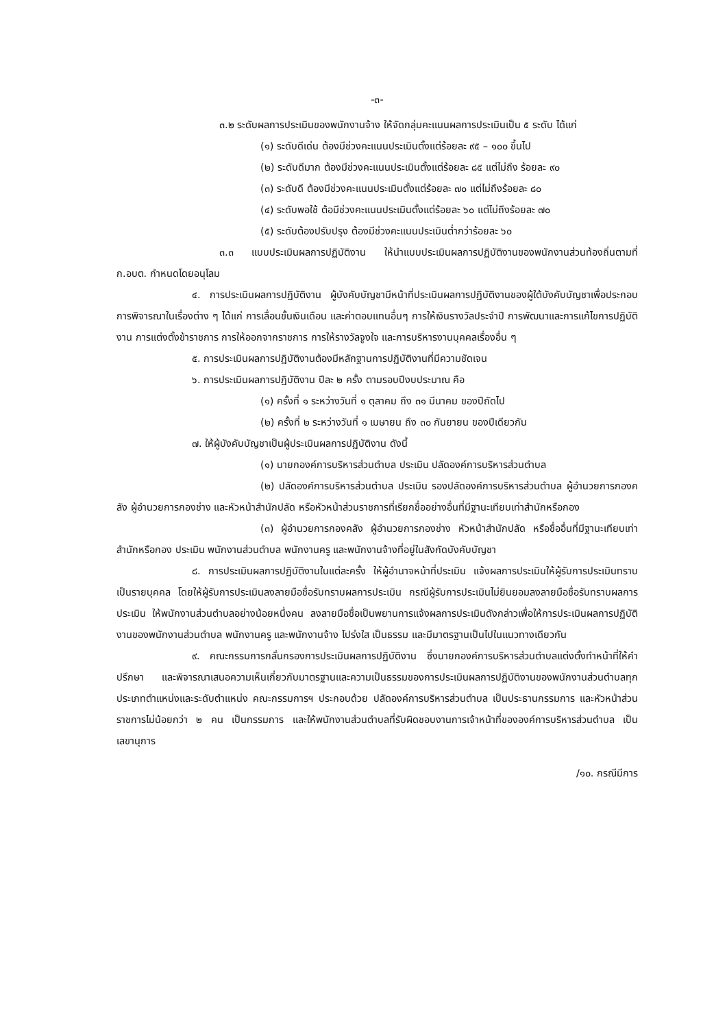-๓-
๓.๒ ระดับผลการประเมินของพนักงานจ้าง ให้จัดกลุ่มคะแนนผลการประเมินเป็น ๕ ระดับ ได้แก่
(๑) ระดับดีเด่น ต้องมีช่วงคะแนนประเมินตั้งแต่ร้อยละ ๙๕ – ๑๐๐ ขึ้นไป
(๒) ระดับดีมาก ต้องมีช่วงคะแนนประเมินตั้งแต่ร้อยละ ๘๕ แต่ไม่ถึง ร้อยละ ๙๐
(๓) ระดับดี ต้องมีช่วงคะแนนประเมินตั้งแต่ร้อยละ ๗๐ แต่ไม่ถึงร้อยละ ๘๐
(๔) ระดับพอใช้ ต้อมีช่วงคะแนนประเมินตั้งแต่ร้อยละ ๖๐ แต่ไม่ถึงร้อยละ ๗๐
(๕) ระดับต้องปรับปรุง ต้องมีช่วงคะแนนประเมินต่ำกว่าร้อยละ ๖๐
๓.๓ แบบประเมินผลการปฏิบัติงาน ให้นำแบบประเมินผลการปฏิบัติงานของพนักงานส่วนท้องถิ่นตามที่ ก.อบต. กำหนดโดยอนุโลม
๔. การประเมินผลการปฏิบัติงาน ผู้บังคับบัญชามีหน้าที่ประเมินผลการปฏิบัติงานของผู้ใต้บังคับบัญชาเพื่อประกอบการพิจารณาในเรื่องต่าง ๆ ได้แก่ การเลื่อนขั้นเงินเดือน และค่าตอบแทนอื่นๆ การให้เงินรางวัลประจำปี การพัฒนาและการแก้ไขการปฏิบัติงาน การแต่งตั้งข้าราชการ การให้ออกจากราชการ การให้รางวัลจูงใจ และการบริหารงานบุคคลเรื่องอื่น ๆ
๕. การประเมินผลการปฏิบัติงานต้องมีหลักฐานการปฏิบัติงานที่มีความชัดเจน
๖. การประเมินผลการปฏิบัติงาน ปีละ ๒ ครั้ง ตามรอบปีงบประมาณ คือ
(๑) ครั้งที่ ๑ ระหว่างวันที่ ๑ ตุลาคม ถึง ๓๑ มีนาคม ของปีถัดไป
(๒) ครั้งที่ ๒ ระหว่างวันที่ ๑ เมษายน ถึง ๓๐ กันยายน ของปีเดียวกัน
๗. ให้ผู้บังคับบัญชาเป็นผู้ประเมินผลการปฏิบัติงาน ดังนี้
(๑) นายกองค์การบริหารส่วนตำบล ประเมิน ปลัดองค์การบริหารส่วนตำบล
(๒) ปลัดองค์การบริหารส่วนตำบล ประเมิน รองปลัดองค์การบริหารส่วนตำบล ผู้อำนวยการกองคลัง ผู้อำนวยการกองช่าง และหัวหน้าสำนักปลัด หรือหัวหน้าส่วนราชการที่เรียกชื่ออย่างอื่นที่มีฐานะเทียบเท่าสำนักหรือกอง
(๓) ผู้อำนวยการกองคลัง ผู้อำนวยการกองช่าง หัวหน้าสำนักปลัด หรือชื่ออื่นที่มีฐานะเทียบเท่าสำนักหรือกอง ประเมิน พนักงานส่วนตำบล พนักงานครู และพนักงานจ้างที่อยู่ในสังกัดบังคับบัญชา
๘. การประเมินผลการปฏิบัติงานในแต่ละครั้ง ให้ผู้อำนาจหน้าที่ประเมิน แจ้งผลการประเมินให้ผู้รับการประเมินทราบเป็นรายบุคคล โดยให้ผู้รับการประเมินลงลายมือชื่อรับทราบผลการประเมิน กรณีผู้รับการประเมินไม่ยินยอมลงลายมือชื่อรับทราบผลการประเมิน ให้พนักงานส่วนตำบลอย่างน้อยหนึ่งคน ลงลายมือชื่อเป็นพยานการแจ้งผลการประเมินดังกล่าวเพื่อให้การประเมินผลการปฏิบัติงานของพนักงานส่วนตำบล พนักงานครู และพนักงานจ้าง โปร่งใส เป็นธรรม และมีมาตรฐานเป็นไปในแนวทางเดียวกัน
๙. คณะกรรมการกลั่นกรองการประเมินผลการปฏิบัติงาน ซึ่งนายกองค์การบริหารส่วนตำบลแต่งตั้งทำหน้าที่ให้คำปรึกษา และพิจารณาเสนอความเห็นเกี่ยวกับมาตรฐานและความเป็นธรรมของการประเมินผลการปฏิบัติงานของพนักงานส่วนตำบลทุกประเภทตำแหน่งและระดับตำแหน่ง คณะกรรมการฯ ประกอบด้วย ปลัดองค์การบริหารส่วนตำบล เป็นประธานกรรมการ และหัวหน้าส่วนราชการไม่น้อยกว่า ๒ คน เป็นกรรมการ และให้พนักงานส่วนตำบลที่รับผิดชอบงานการเจ้าหน้าที่ขององค์การบริหารส่วนตำบล เป็นเลขานุการ
/๑๐. กรณีมีการ